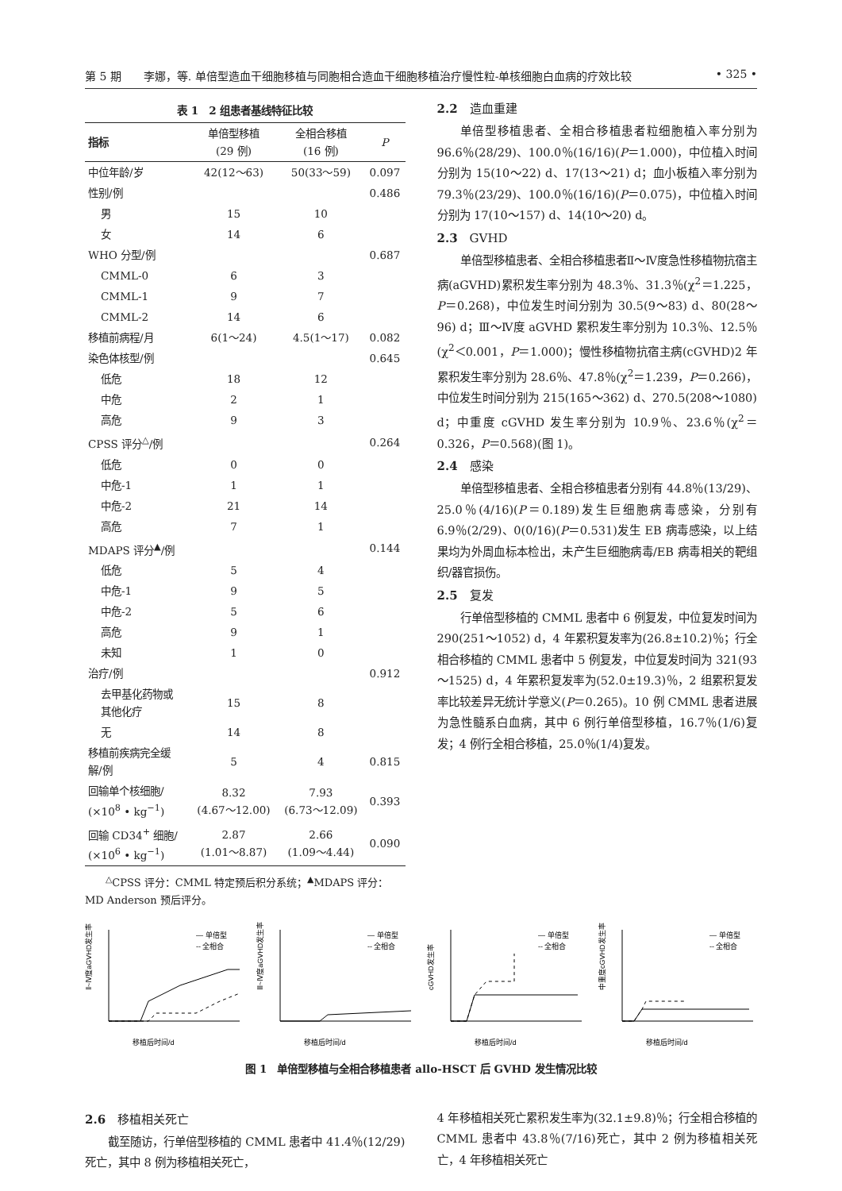第 5 期　　李娜，等. 单倍型造血干细胞移植与同胞相合造血干细胞移植治疗慢性粒-单核细胞白血病的疗效比较 • 325 •
表 1　2 组患者基线特征比较
| 指标 | 单倍型移植 (29 例) | 全相合移植 (16 例) | P |
| --- | --- | --- | --- |
| 中位年龄/岁 | 42(12～63) | 50(33～59) | 0.097 |
| 性别/例 | | | 0.486 |
| 男 | 15 | 10 | |
| 女 | 14 | 6 | |
| WHO 分型/例 | | | 0.687 |
| CMML-0 | 6 | 3 | |
| CMML-1 | 9 | 7 | |
| CMML-2 | 14 | 6 | |
| 移植前病程/月 | 6(1～24) | 4.5(1～17) | 0.082 |
| 染色体核型/例 | | | 0.645 |
| 低危 | 18 | 12 | |
| 中危 | 2 | 1 | |
| 高危 | 9 | 3 | |
| CPSS 评分<sup>△</sup>/例 | | | 0.264 |
| 低危 | 0 | 0 | |
| 中危-1 | 1 | 1 | |
| 中危-2 | 21 | 14 | |
| 高危 | 7 | 1 | |
| MDAPS 评分<sup>▲</sup>/例 | | | 0.144 |
| 低危 | 5 | 4 | |
| 中危-1 | 9 | 5 | |
| 中危-2 | 5 | 6 | |
| 高危 | 9 | 1 | |
| 未知 | 1 | 0 | |
| 治疗/例 | | | 0.912 |
| 去甲基化药物或 其他化疗 | 15 | 8 | |
| 无 | 14 | 8 | |
| 移植前疾病完全缓 解/例 | 5 | 4 | 0.815 |
| 回输单个核细胞/ (×10<sup>8</sup> • kg<sup>−1</sup>) | 8.32 (4.67～12.00) | 7.93 (6.73～12.09) | 0.393 |
| 回输 CD34<sup>+</sup> 细胞/ (×10<sup>6</sup> • kg<sup>−1</sup>) | 2.87 (1.01～8.87) | 2.66 (1.09～4.44) | 0.090 |
<sup>△</sup>CPSS 评分：CMML 特定预后积分系统；<sup>▲</sup>MDAPS 评分：MD Anderson 预后评分。
2.2　造血重建
单倍型移植患者、全相合移植患者粒细胞植入率分别为 96.6％(28/29)、100.0％(16/16)(P＝1.000)，中位植入时间分别为 15(10～22) d、17(13～21) d；血小板植入率分别为 79.3％(23/29)、100.0％(16/16)(P＝0.075)，中位植入时间分别为 17(10～157) d、14(10～20) d。
2.3　GVHD
单倍型移植患者、全相合移植患者Ⅱ～Ⅳ度急性移植物抗宿主病(aGVHD)累积发生率分别为 48.3％、31.3％(χ<sup>2</sup>＝1.225，P＝0.268)，中位发生时间分别为 30.5(9～83) d、80(28～96) d；Ⅲ～Ⅳ度 aGVHD 累积发生率分别为 10.3％、12.5％(χ<sup>2</sup>＜0.001，P＝1.000)；慢性移植物抗宿主病(cGVHD)2 年累积发生率分别为 28.6％、47.8％(χ<sup>2</sup>＝1.239，P＝0.266)，中位发生时间分别为 215(165～362) d、270.5(208～1080) d；中重度 cGVHD 发生率分别为 10.9％、23.6％(χ<sup>2</sup>＝0.326，P＝0.568)(图 1)。
2.4　感染
单倍型移植患者、全相合移植患者分别有 44.8％(13/29)、25.0％(4/16)(P＝0.189)发生巨细胞病毒感染，分别有 6.9％(2/29)、0(0/16)(P＝0.531)发生 EB 病毒感染，以上结果均为外周血标本检出，未产生巨细胞病毒/EB 病毒相关的靶组织/器官损伤。
2.5　复发
行单倍型移植的 CMML 患者中 6 例复发，中位复发时间为 290(251～1052) d，4 年累积复发率为(26.8±10.2)％；行全相合移植的 CMML 患者中 5 例复发，中位复发时间为 321(93～1525) d，4 年累积复发率为(52.0±19.3)％，2 组累积复发率比较差异无统计学意义(P＝0.265)。10 例 CMML 患者进展为急性髓系白血病，其中 6 例行单倍型移植，16.7％(1/6)复发；4 例行全相合移植，25.0％(1/4)复发。
Ⅱ~Ⅳ度aGVHD发生率
— 单倍型
-- 全相合
移植后时间/d
Ⅲ~Ⅳ度aGVHD发生率
— 单倍型
-- 全相合
移植后时间/d
cGVHD发生率
— 单倍型
-- 全相合
移植后时间/d
中重度cGVHD发生率
— 单倍型
-- 全相合
移植后时间/d
图 1　单倍型移植与全相合移植患者 allo-HSCT 后 GVHD 发生情况比较
2.6　移植相关死亡
截至随访，行单倍型移植的 CMML 患者中 41.4％(12/29)死亡，其中 8 例为移植相关死亡，
4 年移植相关死亡累积发生率为(32.1±9.8)％；行全相合移植的 CMML 患者中 43.8％(7/16)死亡，其中 2 例为移植相关死亡，4 年移植相关死亡